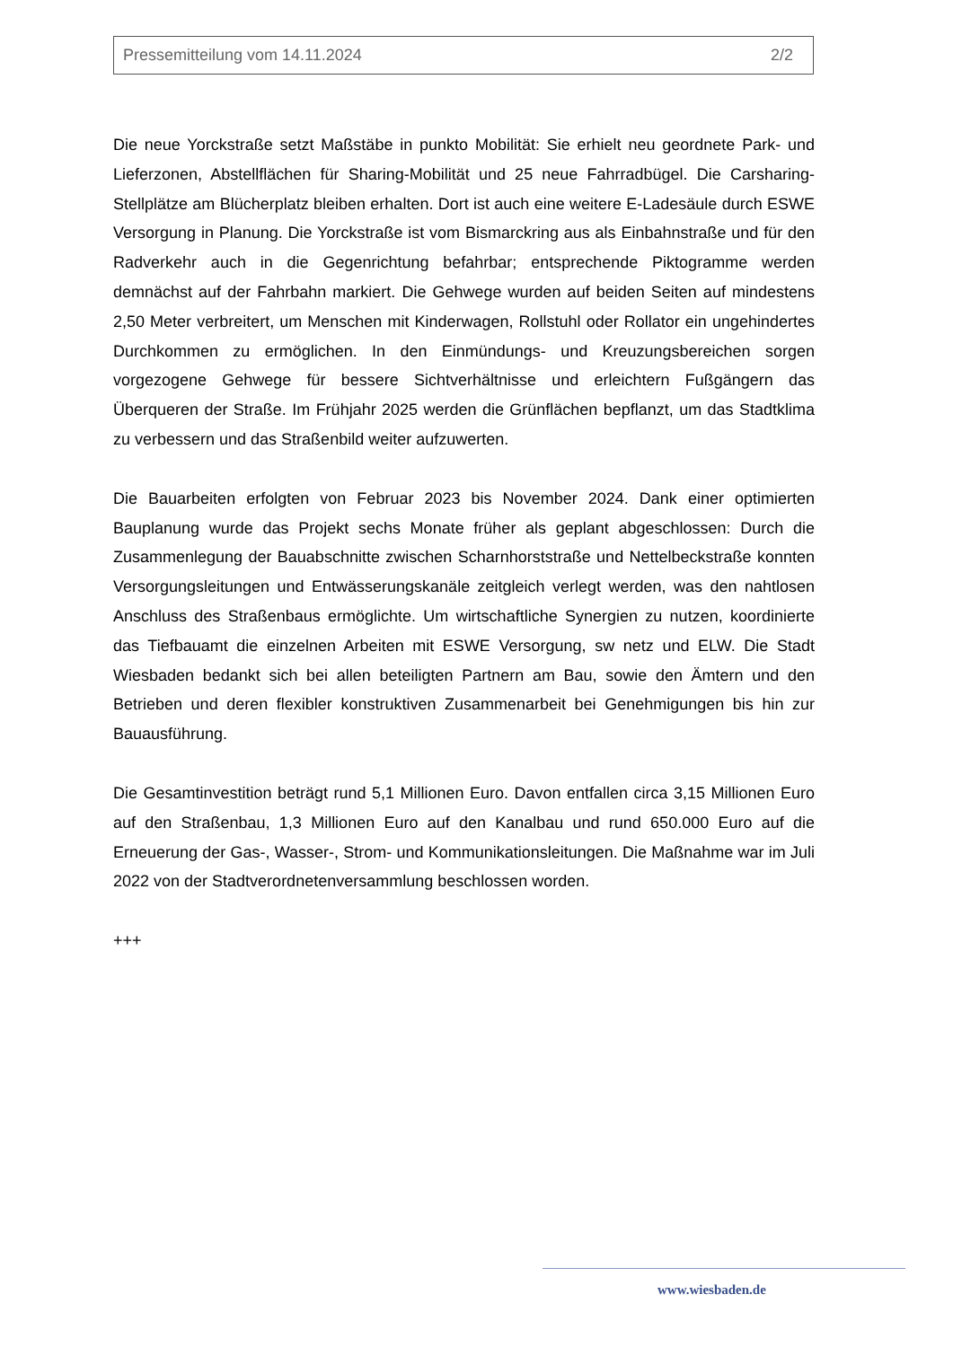Pressemitteilung vom 14.11.2024 2/2
Die neue Yorckstraße setzt Maßstäbe in punkto Mobilität: Sie erhielt neu geordnete Park- und Lieferzonen, Abstellflächen für Sharing-Mobilität und 25 neue Fahrradbügel. Die Carsharing-Stellplätze am Blücherplatz bleiben erhalten. Dort ist auch eine weitere E-Ladesäule durch ESWE Versorgung in Planung. Die Yorckstraße ist vom Bismarckring aus als Einbahnstraße und für den Radverkehr auch in die Gegenrichtung befahrbar; entsprechende Piktogramme werden demnächst auf der Fahrbahn markiert. Die Gehwege wurden auf beiden Seiten auf mindestens 2,50 Meter verbreitert, um Menschen mit Kinderwagen, Rollstuhl oder Rollator ein ungehindertes Durchkommen zu ermöglichen. In den Einmündungs- und Kreuzungsbereichen sorgen vorgezogene Gehwege für bessere Sichtverhältnisse und erleichtern Fußgängern das Überqueren der Straße. Im Frühjahr 2025 werden die Grünflächen bepflanzt, um das Stadtklima zu verbessern und das Straßenbild weiter aufzuwerten.
Die Bauarbeiten erfolgten von Februar 2023 bis November 2024. Dank einer optimierten Bauplanung wurde das Projekt sechs Monate früher als geplant abgeschlossen: Durch die Zusammenlegung der Bauabschnitte zwischen Scharnhorststraße und Nettelbeckstraße konnten Versorgungsleitungen und Entwässerungskanäle zeitgleich verlegt werden, was den nahtlosen Anschluss des Straßenbaus ermöglichte. Um wirtschaftliche Synergien zu nutzen, koordinierte das Tiefbauamt die einzelnen Arbeiten mit ESWE Versorgung, sw netz und ELW. Die Stadt Wiesbaden bedankt sich bei allen beteiligten Partnern am Bau, sowie den Ämtern und den Betrieben und deren flexibler konstruktiven Zusammenarbeit bei Genehmigungen bis hin zur Bauausführung.
Die Gesamtinvestition beträgt rund 5,1 Millionen Euro. Davon entfallen circa 3,15 Millionen Euro auf den Straßenbau, 1,3 Millionen Euro auf den Kanalbau und rund 650.000 Euro auf die Erneuerung der Gas-, Wasser-, Strom- und Kommunikationsleitungen. Die Maßnahme war im Juli 2022 von der Stadtverordnetenversammlung beschlossen worden.
+++
www.wiesbaden.de